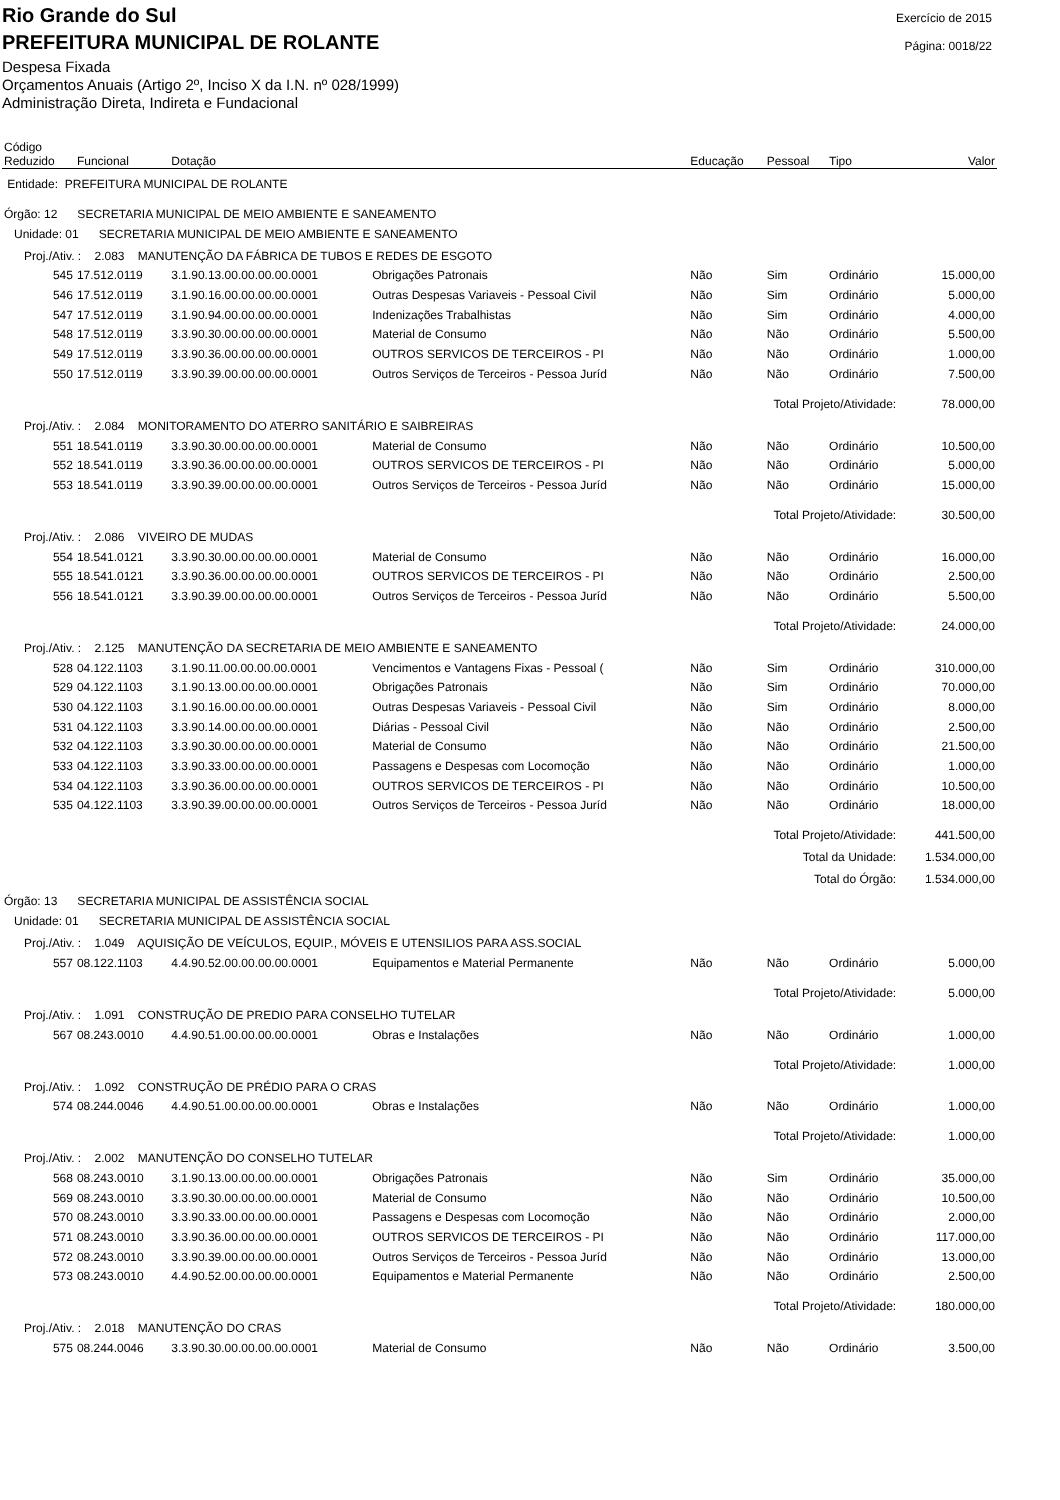Rio Grande do Sul
PREFEITURA MUNICIPAL DE ROLANTE
Despesa Fixada
Orçamentos Anuais (Artigo 2º, Inciso X da I.N. nº 028/1999)
Administração Direta, Indireta e Fundacional
Exercício de 2015
Página: 0018/22
| Código Reduzido | Funcional | Dotação | | Educação | Pessoal | Tipo | Valor |
| --- | --- | --- | --- | --- | --- | --- | --- |
| Entidade: PREFEITURA MUNICIPAL DE ROLANTE | | | | | | | |
| Órgão: 12 SECRETARIA MUNICIPAL DE MEIO AMBIENTE E SANEAMENTO | | | | | | | |
| Unidade: 01 SECRETARIA MUNICIPAL DE MEIO AMBIENTE E SANEAMENTO | | | | | | | |
| Proj./Ativ. : 2.083 MANUTENÇÃO DA FÁBRICA DE TUBOS E REDES DE ESGOTO | | | | | | | |
| 545 | 17.512.0119 | 3.1.90.13.00.00.00.00.0001 | Obrigações Patronais | Não | Sim | Ordinário | 15.000,00 |
| 546 | 17.512.0119 | 3.1.90.16.00.00.00.00.0001 | Outras Despesas Variaveis - Pessoal Civil | Não | Sim | Ordinário | 5.000,00 |
| 547 | 17.512.0119 | 3.1.90.94.00.00.00.00.0001 | Indenizações Trabalhistas | Não | Sim | Ordinário | 4.000,00 |
| 548 | 17.512.0119 | 3.3.90.30.00.00.00.00.0001 | Material de Consumo | Não | Não | Ordinário | 5.500,00 |
| 549 | 17.512.0119 | 3.3.90.36.00.00.00.00.0001 | OUTROS SERVICOS DE TERCEIROS - PI | Não | Não | Ordinário | 1.000,00 |
| 550 | 17.512.0119 | 3.3.90.39.00.00.00.00.0001 | Outros Serviços de Terceiros - Pessoa Juríd | Não | Não | Ordinário | 7.500,00 |
| Total Projeto/Atividade: | | | | | | | 78.000,00 |
| Proj./Ativ. : 2.084 MONITORAMENTO DO ATERRO SANITÁRIO E SAIBREIRAS | | | | | | | |
| 551 | 18.541.0119 | 3.3.90.30.00.00.00.00.0001 | Material de Consumo | Não | Não | Ordinário | 10.500,00 |
| 552 | 18.541.0119 | 3.3.90.36.00.00.00.00.0001 | OUTROS SERVICOS DE TERCEIROS - PI | Não | Não | Ordinário | 5.000,00 |
| 553 | 18.541.0119 | 3.3.90.39.00.00.00.00.0001 | Outros Serviços de Terceiros - Pessoa Juríd | Não | Não | Ordinário | 15.000,00 |
| Total Projeto/Atividade: | | | | | | | 30.500,00 |
| Proj./Ativ. : 2.086 VIVEIRO DE MUDAS | | | | | | | |
| 554 | 18.541.0121 | 3.3.90.30.00.00.00.00.0001 | Material de Consumo | Não | Não | Ordinário | 16.000,00 |
| 555 | 18.541.0121 | 3.3.90.36.00.00.00.00.0001 | OUTROS SERVICOS DE TERCEIROS - PI | Não | Não | Ordinário | 2.500,00 |
| 556 | 18.541.0121 | 3.3.90.39.00.00.00.00.0001 | Outros Serviços de Terceiros - Pessoa Juríd | Não | Não | Ordinário | 5.500,00 |
| Total Projeto/Atividade: | | | | | | | 24.000,00 |
| Proj./Ativ. : 2.125 MANUTENÇÃO DA SECRETARIA DE MEIO AMBIENTE E SANEAMENTO | | | | | | | |
| 528 | 04.122.1103 | 3.1.90.11.00.00.00.00.0001 | Vencimentos e Vantagens Fixas - Pessoal ( | Não | Sim | Ordinário | 310.000,00 |
| 529 | 04.122.1103 | 3.1.90.13.00.00.00.00.0001 | Obrigações Patronais | Não | Sim | Ordinário | 70.000,00 |
| 530 | 04.122.1103 | 3.1.90.16.00.00.00.00.0001 | Outras Despesas Variaveis - Pessoal Civil | Não | Sim | Ordinário | 8.000,00 |
| 531 | 04.122.1103 | 3.3.90.14.00.00.00.00.0001 | Diárias - Pessoal Civil | Não | Não | Ordinário | 2.500,00 |
| 532 | 04.122.1103 | 3.3.90.30.00.00.00.00.0001 | Material de Consumo | Não | Não | Ordinário | 21.500,00 |
| 533 | 04.122.1103 | 3.3.90.33.00.00.00.00.0001 | Passagens e Despesas com Locomoção | Não | Não | Ordinário | 1.000,00 |
| 534 | 04.122.1103 | 3.3.90.36.00.00.00.00.0001 | OUTROS SERVICOS DE TERCEIROS - PI | Não | Não | Ordinário | 10.500,00 |
| 535 | 04.122.1103 | 3.3.90.39.00.00.00.00.0001 | Outros Serviços de Terceiros - Pessoa Juríd | Não | Não | Ordinário | 18.000,00 |
| Total Projeto/Atividade: | | | | | | | 441.500,00 |
| Total da Unidade: | | | | | | | 1.534.000,00 |
| Total do Órgão: | | | | | | | 1.534.000,00 |
| Órgão: 13 SECRETARIA MUNICIPAL DE ASSISTÊNCIA SOCIAL | | | | | | | |
| Unidade: 01 SECRETARIA MUNICIPAL DE ASSISTÊNCIA SOCIAL | | | | | | | |
| Proj./Ativ. : 1.049 AQUISIÇÃO DE VEÍCULOS, EQUIP., MÓVEIS E UTENSILIOS PARA ASS.SOCIAL | | | | | | | |
| 557 | 08.122.1103 | 4.4.90.52.00.00.00.00.0001 | Equipamentos e Material Permanente | Não | Não | Ordinário | 5.000,00 |
| Total Projeto/Atividade: | | | | | | | 5.000,00 |
| Proj./Ativ. : 1.091 CONSTRUÇÃO DE PREDIO PARA CONSELHO TUTELAR | | | | | | | |
| 567 | 08.243.0010 | 4.4.90.51.00.00.00.00.0001 | Obras e Instalações | Não | Não | Ordinário | 1.000,00 |
| Total Projeto/Atividade: | | | | | | | 1.000,00 |
| Proj./Ativ. : 1.092 CONSTRUÇÃO DE PRÉDIO PARA O CRAS | | | | | | | |
| 574 | 08.244.0046 | 4.4.90.51.00.00.00.00.0001 | Obras e Instalações | Não | Não | Ordinário | 1.000,00 |
| Total Projeto/Atividade: | | | | | | | 1.000,00 |
| Proj./Ativ. : 2.002 MANUTENÇÃO DO CONSELHO TUTELAR | | | | | | | |
| 568 | 08.243.0010 | 3.1.90.13.00.00.00.00.0001 | Obrigações Patronais | Não | Sim | Ordinário | 35.000,00 |
| 569 | 08.243.0010 | 3.3.90.30.00.00.00.00.0001 | Material de Consumo | Não | Não | Ordinário | 10.500,00 |
| 570 | 08.243.0010 | 3.3.90.33.00.00.00.00.0001 | Passagens e Despesas com Locomoção | Não | Não | Ordinário | 2.000,00 |
| 571 | 08.243.0010 | 3.3.90.36.00.00.00.00.0001 | OUTROS SERVICOS DE TERCEIROS - PI | Não | Não | Ordinário | 117.000,00 |
| 572 | 08.243.0010 | 3.3.90.39.00.00.00.00.0001 | Outros Serviços de Terceiros - Pessoa Juríd | Não | Não | Ordinário | 13.000,00 |
| 573 | 08.243.0010 | 4.4.90.52.00.00.00.00.0001 | Equipamentos e Material Permanente | Não | Não | Ordinário | 2.500,00 |
| Total Projeto/Atividade: | | | | | | | 180.000,00 |
| Proj./Ativ. : 2.018 MANUTENÇÃO DO CRAS | | | | | | | |
| 575 | 08.244.0046 | 3.3.90.30.00.00.00.00.0001 | Material de Consumo | Não | Não | Ordinário | 3.500,00 |